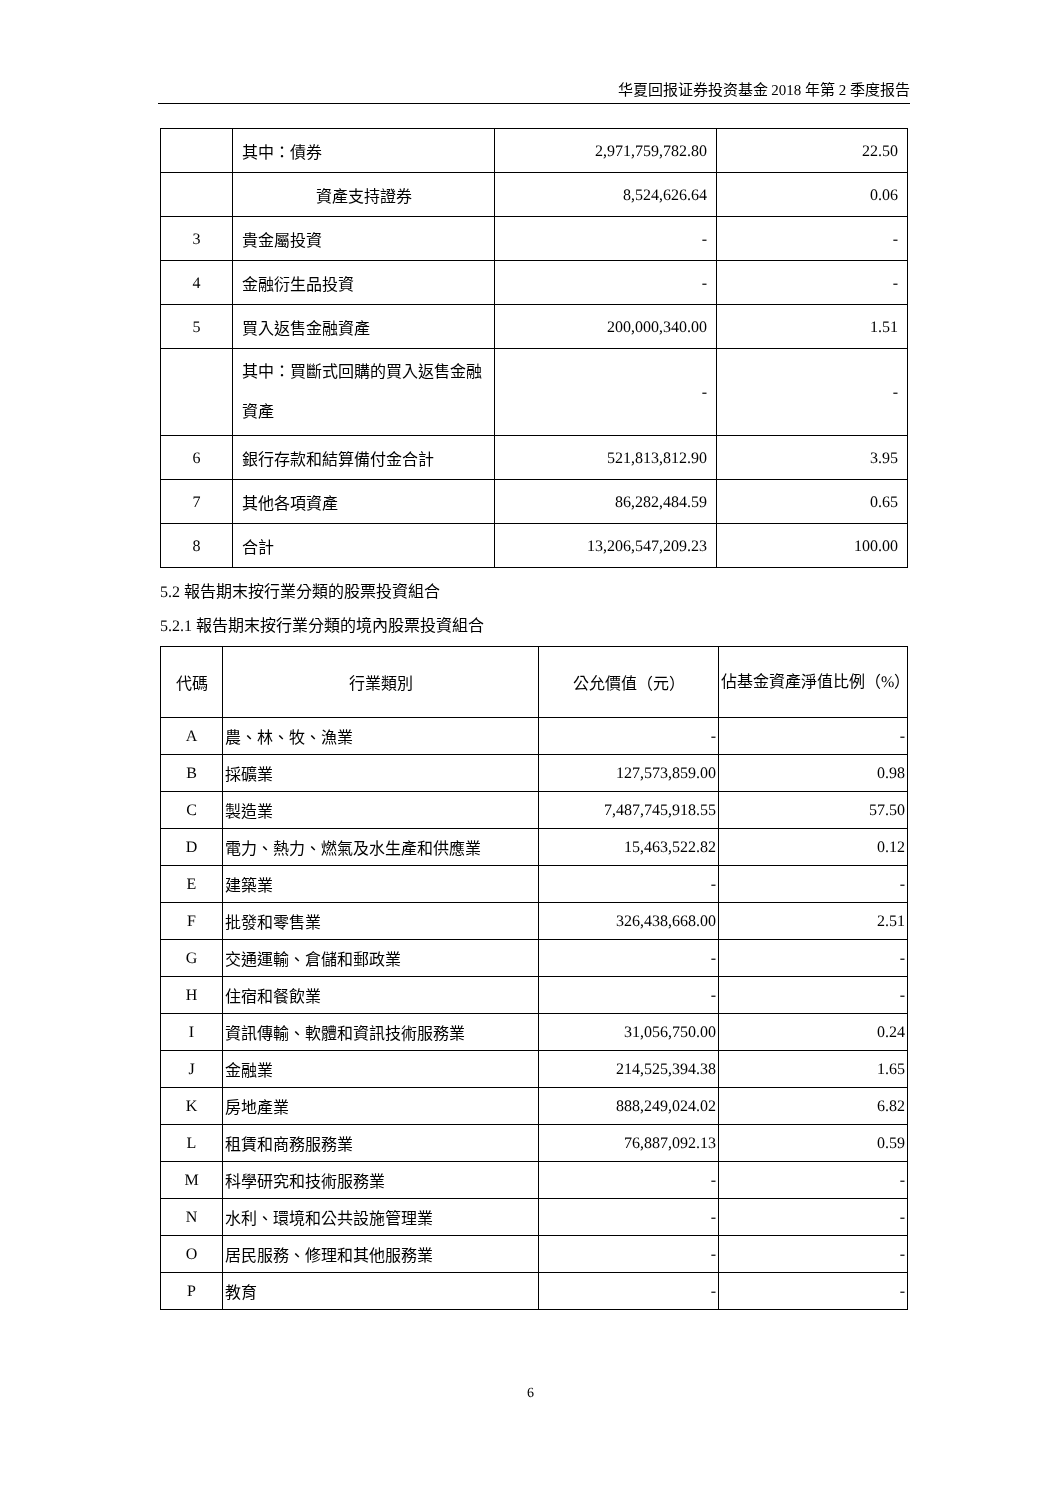华夏回报证券投资基金 2018 年第 2 季度报告
| | 其中：債券 | 2,971,759,782.80 | 22.50 |
| | 資產支持證券 | 8,524,626.64 | 0.06 |
| 3 | 貴金屬投資 | - | - |
| 4 | 金融衍生品投資 | - | - |
| 5 | 買入返售金融資產 | 200,000,340.00 | 1.51 |
| | 其中：買斷式回購的買入返售金融資產 | - | - |
| 6 | 銀行存款和結算備付金合計 | 521,813,812.90 | 3.95 |
| 7 | 其他各項資產 | 86,282,484.59 | 0.65 |
| 8 | 合計 | 13,206,547,209.23 | 100.00 |
5.2 報告期末按行業分類的股票投資組合
5.2.1 報告期末按行業分類的境內股票投資組合
| 代碼 | 行業類別 | 公允價值（元） | 佔基金資產淨值比例（%） |
| --- | --- | --- | --- |
| A | 農、林、牧、漁業 | - | - |
| B | 採礦業 | 127,573,859.00 | 0.98 |
| C | 製造業 | 7,487,745,918.55 | 57.50 |
| D | 電力、熱力、燃氣及水生產和供應業 | 15,463,522.82 | 0.12 |
| E | 建築業 | - | - |
| F | 批發和零售業 | 326,438,668.00 | 2.51 |
| G | 交通運輸、倉儲和郵政業 | - | - |
| H | 住宿和餐飲業 | - | - |
| I | 資訊傳輸、軟體和資訊技術服務業 | 31,056,750.00 | 0.24 |
| J | 金融業 | 214,525,394.38 | 1.65 |
| K | 房地產業 | 888,249,024.02 | 6.82 |
| L | 租賃和商務服務業 | 76,887,092.13 | 0.59 |
| M | 科學研究和技術服務業 | - | - |
| N | 水利、環境和公共設施管理業 | - | - |
| O | 居民服務、修理和其他服務業 | - | - |
| P | 教育 | - | - |
6